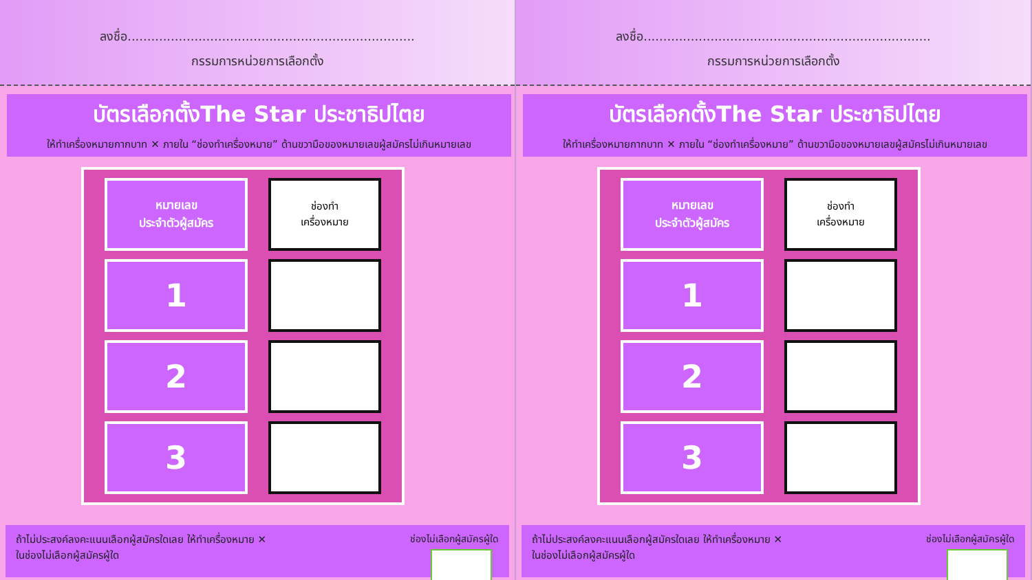ลงชื่อ.........................................................................
กรรมการหน่วยการเลือกตั้ง
บัตรเลือกตั้งThe Star ประชาธิปไตย
ให้ทำเครื่องหมายกากบาท ✕ ภายใน “ช่องทำเครื่องหมาย” ด้านขวามือของหมายเลขผู้สมัครไม่เกินหมายเลข
| หมายเลข ประจำตัวผู้สมัคร | ช่องทำ เครื่องหมาย |
| 1 | |
| 2 | |
| 3 | |
ถ้าไม่ประสงค์ลงคะแนนเลือกผู้สมัครใดเลย ให้ทำเครื่องหมาย ✕
ในช่องไม่เลือกผู้สมัครผู้ใด
ช่องไม่เลือกผู้สมัครผู้ใด
ลงชื่อ.........................................................................
กรรมการหน่วยการเลือกตั้ง
บัตรเลือกตั้งThe Star ประชาธิปไตย
ให้ทำเครื่องหมายกากบาท ✕ ภายใน “ช่องทำเครื่องหมาย” ด้านขวามือของหมายเลขผู้สมัครไม่เกินหมายเลข
| หมายเลข ประจำตัวผู้สมัคร | ช่องทำ เครื่องหมาย |
| 1 | |
| 2 | |
| 3 | |
ถ้าไม่ประสงค์ลงคะแนนเลือกผู้สมัครใดเลย ให้ทำเครื่องหมาย ✕
ในช่องไม่เลือกผู้สมัครผู้ใด
ช่องไม่เลือกผู้สมัครผู้ใด